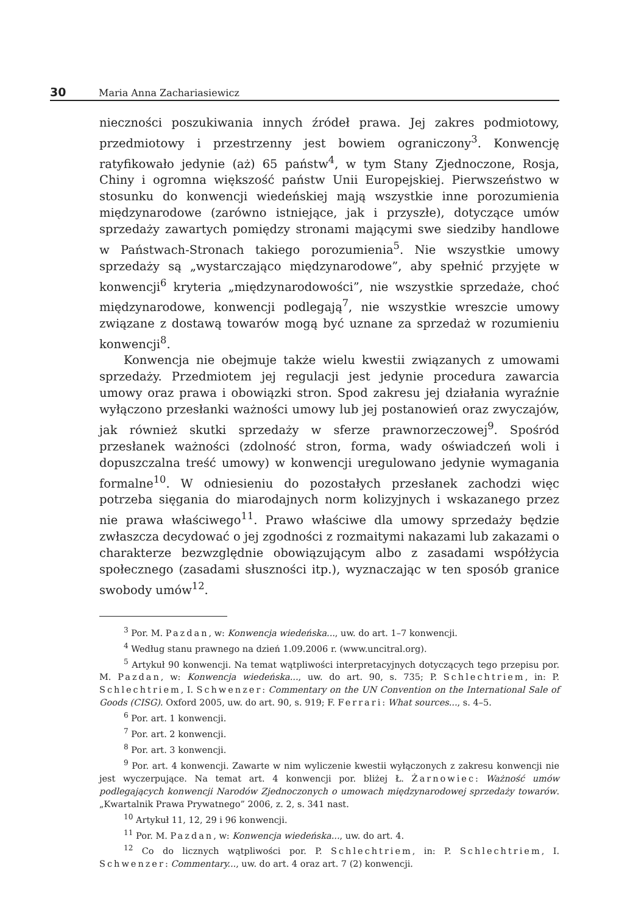30 Maria Anna Zachariasiewicz
nieczności poszukiwania innych źródeł prawa. Jej zakres podmiotowy, przedmiotowy i przestrzenny jest bowiem ograniczony<sup>3</sup>. Konwencję ratyfikowało jedynie (aż) 65 państw<sup>4</sup>, w tym Stany Zjednoczone, Rosja, Chiny i ogromna większość państw Unii Europejskiej. Pierwszeństwo w stosunku do konwencji wiedeńskiej mają wszystkie inne porozumienia międzynarodowe (zarówno istniejące, jak i przyszłe), dotyczące umów sprzedaży zawartych pomiędzy stronami mającymi swe siedziby handlowe w Państwach-Stronach takiego porozumienia<sup>5</sup>. Nie wszystkie umowy sprzedaży są „wystarczająco międzynarodowe”, aby spełnić przyjęte w konwencji<sup>6</sup> kryteria „międzynarodowości”, nie wszystkie sprzedaże, choć międzynarodowe, konwencji podlegają<sup>7</sup>, nie wszystkie wreszcie umowy związane z dostawą towarów mogą być uznane za sprzedaż w rozumieniu konwencji<sup>8</sup>.
Konwencja nie obejmuje także wielu kwestii związanych z umowami sprzedaży. Przedmiotem jej regulacji jest jedynie procedura zawarcia umowy oraz prawa i obowiązki stron. Spod zakresu jej działania wyraźnie wyłączono przesłanki ważności umowy lub jej postanowień oraz zwyczajów, jak również skutki sprzedaży w sferze prawnorzeczowej<sup>9</sup>. Spośród przesłanek ważności (zdolność stron, forma, wady oświadczeń woli i dopuszczalna treść umowy) w konwencji uregulowano jedynie wymagania formalne<sup>10</sup>. W odniesieniu do pozostałych przesłanek zachodzi więc potrzeba sięgania do miarodajnych norm kolizyjnych i wskazanego przez nie prawa właściwego<sup>11</sup>. Prawo właściwe dla umowy sprzedaży będzie zwłaszcza decydować o jej zgodności z rozmaitymi nakazami lub zakazami o charakterze bezwzględnie obowiązującym albo z zasadami współżycia społecznego (zasadami słuszności itp.), wyznaczając w ten sposób granice swobody umów<sup>12</sup>.
<sup>3</sup> Por. M. Pazdan, w: Konwencja wiedeńska..., uw. do art. 1–7 konwencji.
<sup>4</sup> Według stanu prawnego na dzień 1.09.2006 r. (www.uncitral.org).
<sup>5</sup> Artykuł 90 konwencji. Na temat wątpliwości interpretacyjnych dotyczących tego przepisu por. M. Pazdan, w: Konwencja wiedeńska..., uw. do art. 90, s. 735; P. Schlechtriem, in: P. Schlechtriem, I. Schwenzer: Commentary on the UN Convention on the International Sale of Goods (CISG). Oxford 2005, uw. do art. 90, s. 919; F. Ferrari: What sources..., s. 4–5.
<sup>6</sup> Por. art. 1 konwencji.
<sup>7</sup> Por. art. 2 konwencji.
<sup>8</sup> Por. art. 3 konwencji.
<sup>9</sup> Por. art. 4 konwencji. Zawarte w nim wyliczenie kwestii wyłączonych z zakresu konwencji nie jest wyczerpujące. Na temat art. 4 konwencji por. bliżej Ł. Żarnowiec: Ważność umów podlegających konwencji Narodów Zjednoczonych o umowach międzynarodowej sprzedaży towarów. „Kwartalnik Prawa Prywatnego” 2006, z. 2, s. 341 nast.
<sup>10</sup> Artykuł 11, 12, 29 i 96 konwencji.
<sup>11</sup> Por. M. Pazdan, w: Konwencja wiedeńska..., uw. do art. 4.
<sup>12</sup> Co do licznych wątpliwości por. P. Schlechtriem, in: P. Schlechtriem, I. Schwenzer: Commentary..., uw. do art. 4 oraz art. 7 (2) konwencji.